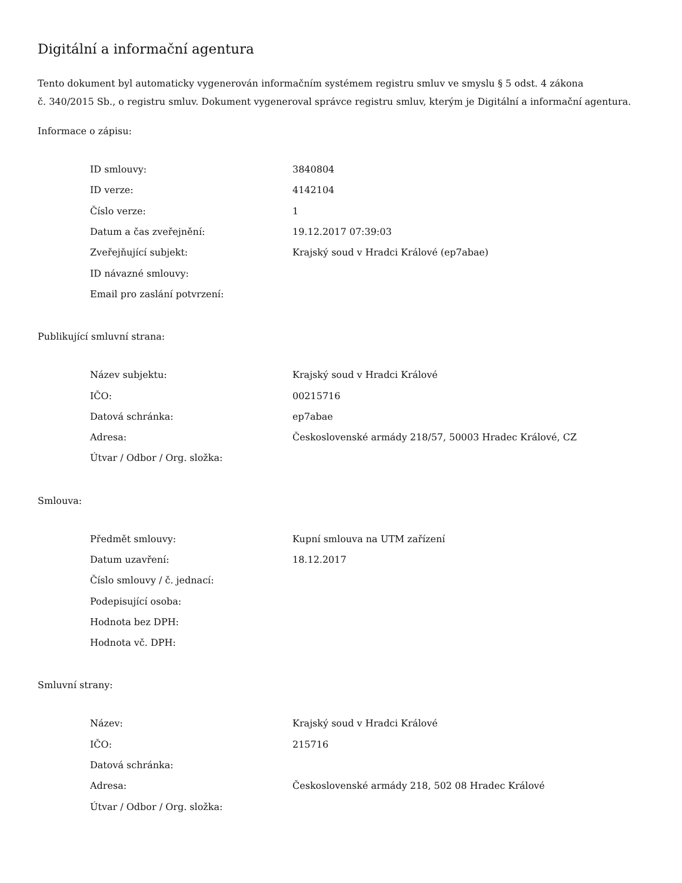Digitální a informační agentura
Tento dokument byl automaticky vygenerován informačním systémem registru smluv ve smyslu § 5 odst. 4 zákona
č. 340/2015 Sb., o registru smluv. Dokument vygeneroval správce registru smluv, kterým je Digitální a informační agentura.
Informace o zápisu:
| ID smlouvy: | 3840804 |
| ID verze: | 4142104 |
| Číslo verze: | 1 |
| Datum a čas zveřejnění: | 19.12.2017 07:39:03 |
| Zveřejňující subjekt: | Krajský soud v Hradci Králové (ep7abae) |
| ID návazné smlouvy: | |
| Email pro zaslání potvrzení: | |
Publikující smluvní strana:
| Název subjektu: | Krajský soud v Hradci Králové |
| IČO: | 00215716 |
| Datová schránka: | ep7abae |
| Adresa: | Československé armády 218/57, 50003 Hradec Králové, CZ |
| Útvar / Odbor / Org. složka: | |
Smlouva:
| Předmět smlouvy: | Kupní smlouva na UTM zařízení |
| Datum uzavření: | 18.12.2017 |
| Číslo smlouvy / č. jednací: | |
| Podepisující osoba: | |
| Hodnota bez DPH: | |
| Hodnota vč. DPH: | |
Smluvní strany:
| Název: | Krajský soud v Hradci Králové |
| IČO: | 215716 |
| Datová schránka: | |
| Adresa: | Československé armády 218, 502 08 Hradec Králové |
| Útvar / Odbor / Org. složka: | |